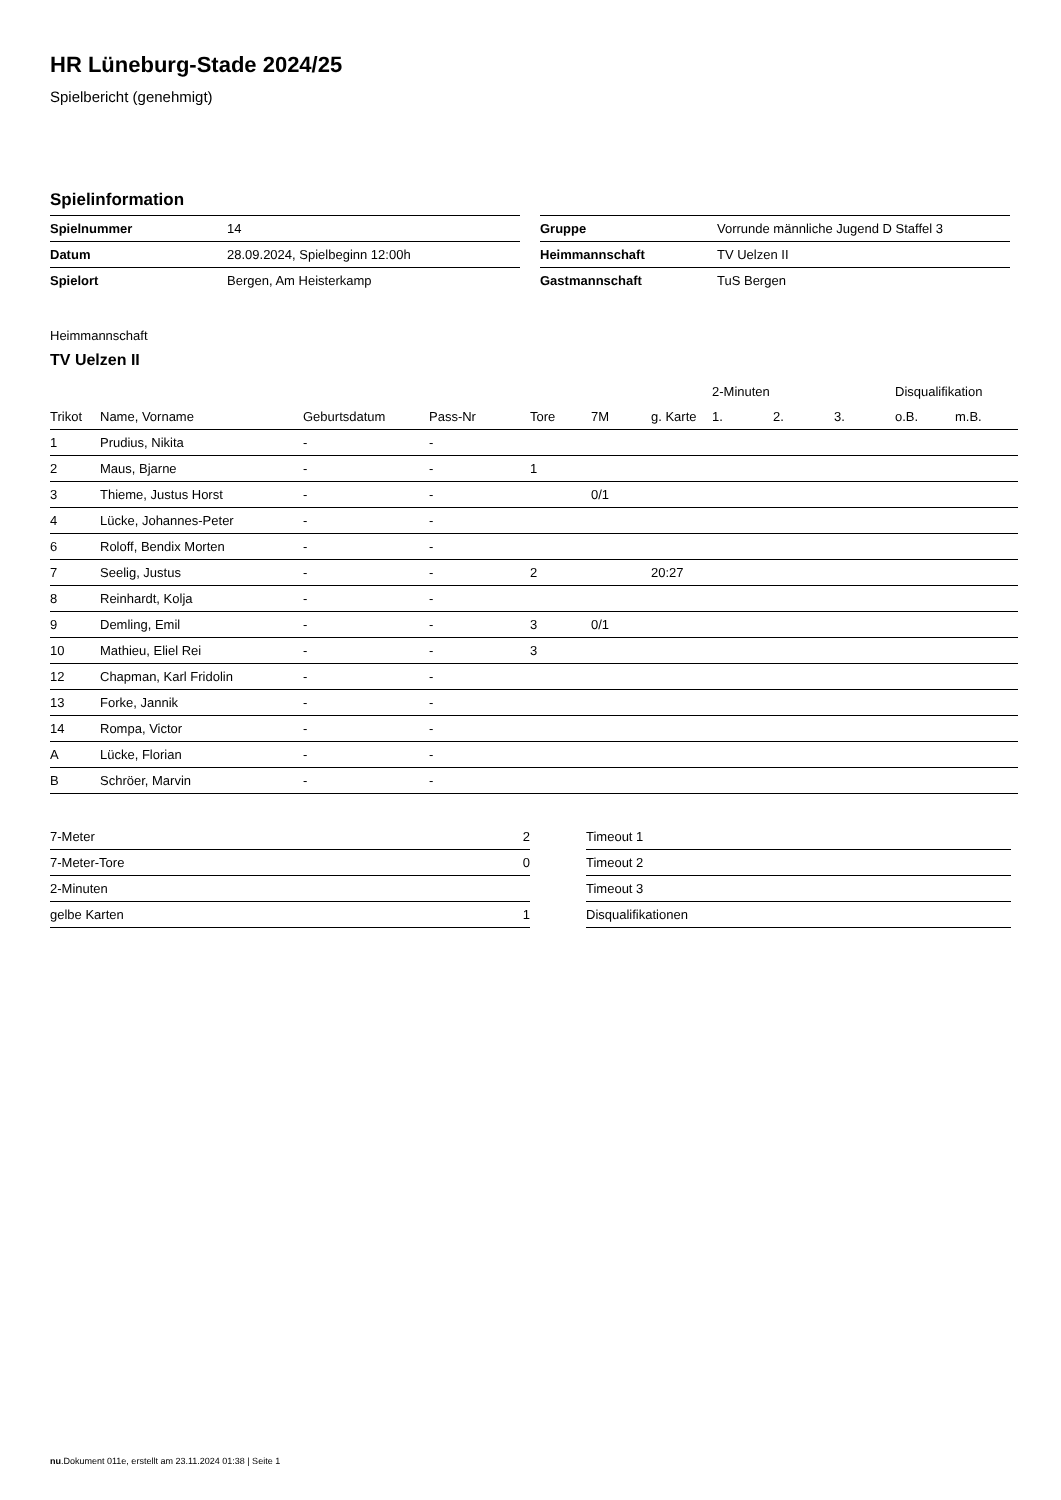HR Lüneburg-Stade 2024/25
Spielbericht (genehmigt)
Spielinformation
| Spielnummer | 14 |
| Datum | 28.09.2024, Spielbeginn 12:00h |
| Spielort | Bergen, Am Heisterkamp |
| Gruppe | Vorrunde männliche Jugend D Staffel 3 |
| Heimmannschaft | TV Uelzen II |
| Gastmannschaft | TuS Bergen |
Heimmannschaft
TV Uelzen II
| | | | | | | | 2-Minuten | | | Disqualifikation | |
| --- | --- | --- | --- | --- | --- | --- | --- | --- | --- | --- | --- |
| Trikot | Name, Vorname | Geburtsdatum | Pass-Nr | Tore | 7M | g. Karte | 1. | 2. | 3. | o.B. | m.B. |
| 1 | Prudius, Nikita | - | - | | | | | | | | |
| 2 | Maus, Bjarne | - | - | 1 | | | | | | | |
| 3 | Thieme, Justus Horst | - | - | | 0/1 | | | | | | |
| 4 | Lücke, Johannes-Peter | - | - | | | | | | | | |
| 6 | Roloff, Bendix Morten | - | - | | | | | | | | |
| 7 | Seelig, Justus | - | - | 2 | | 20:27 | | | | | |
| 8 | Reinhardt, Kolja | - | - | | | | | | | | |
| 9 | Demling, Emil | - | - | 3 | 0/1 | | | | | | |
| 10 | Mathieu, Eliel Rei | - | - | 3 | | | | | | | |
| 12 | Chapman, Karl Fridolin | - | - | | | | | | | | |
| 13 | Forke, Jannik | - | - | | | | | | | | |
| 14 | Rompa, Victor | - | - | | | | | | | | |
| A | Lücke, Florian | - | - | | | | | | | | |
| B | Schröer, Marvin | - | - | | | | | | | | |
| 7-Meter | 2 |
| 7-Meter-Tore | 0 |
| 2-Minuten | |
| gelbe Karten | 1 |
| Timeout 1 |
| Timeout 2 |
| Timeout 3 |
| Disqualifikationen |
nu.Dokument 011e, erstellt am 23.11.2024 01:38 | Seite 1